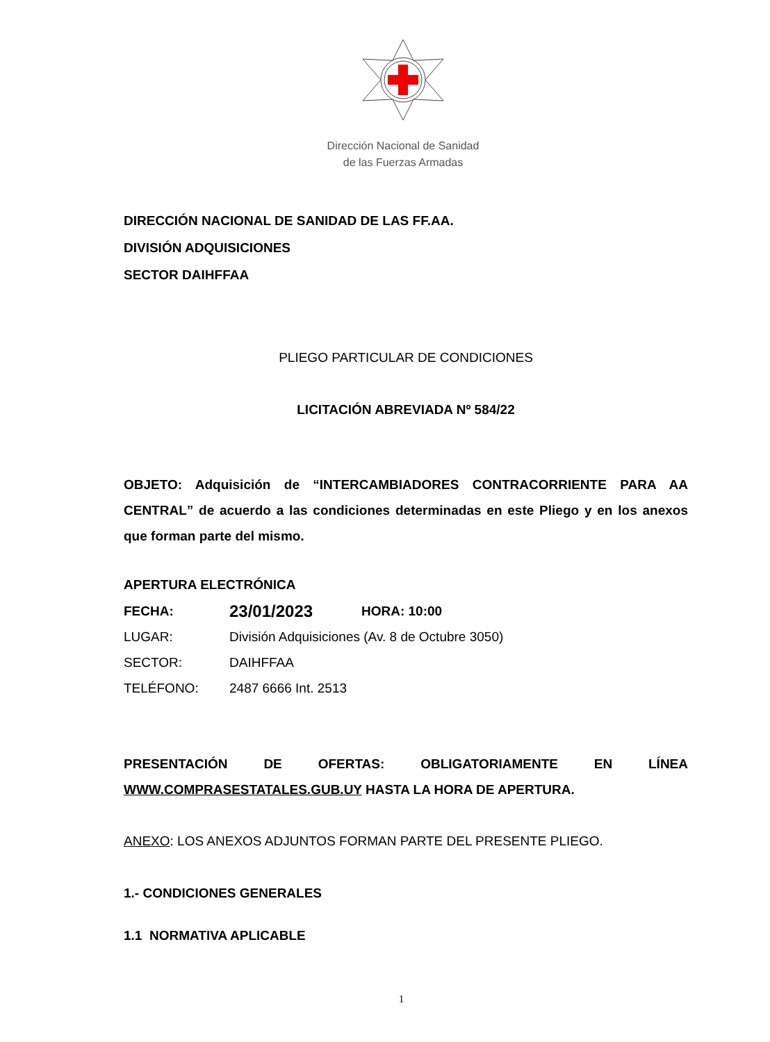Dirección Nacional de Sanidad
de las Fuerzas Armadas
DIRECCIÓN NACIONAL DE SANIDAD DE LAS FF.AA.
DIVISIÓN ADQUISICIONES
SECTOR DAIHFFAA
PLIEGO PARTICULAR DE CONDICIONES
LICITACIÓN ABREVIADA Nº 584/22
OBJETO: Adquisición de “INTERCAMBIADORES CONTRACORRIENTE PARA AA CENTRAL” de acuerdo a las condiciones determinadas en este Pliego y en los anexos que forman parte del mismo.
APERTURA ELECTRÓNICA
FECHA: 23/01/2023 HORA: 10:00
LUGAR: División Adquisiciones (Av. 8 de Octubre 3050)
SECTOR: DAIHFFAA
TELÉFONO: 2487 6666 Int. 2513
PRESENTACIÓN DE OFERTAS: OBLIGATORIAMENTE EN LÍNEA WWW.COMPRASESTATALES.GUB.UY HASTA LA HORA DE APERTURA.
ANEXO: LOS ANEXOS ADJUNTOS FORMAN PARTE DEL PRESENTE PLIEGO.
1.- CONDICIONES GENERALES
1.1 NORMATIVA APLICABLE
1